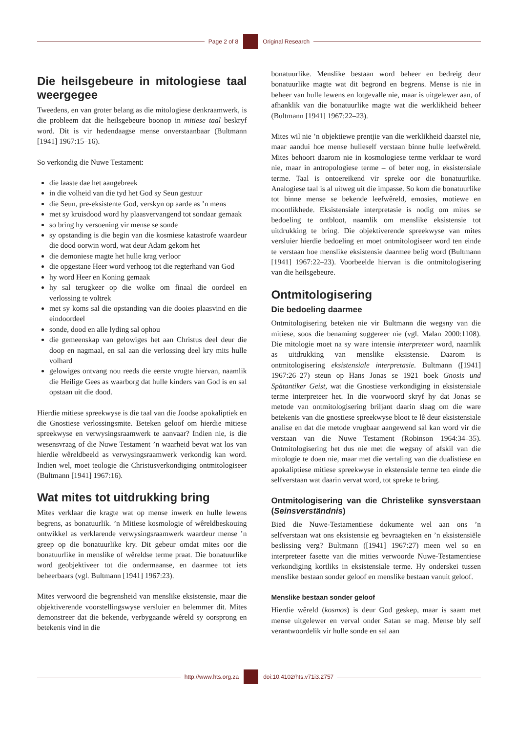Page 2 of 8 Original Research
Die heilsgebeure in mitologiese taal weergegee
Tweedens, en van groter belang as die mitologiese denkraamwerk, is die probleem dat die heilsgebeure boonop in mitiese taal beskryf word. Dit is vir hedendaagse mense onverstaanbaar (Bultmann [1941] 1967:15–16).
So verkondig die Nuwe Testament:
die laaste dae het aangebreek
in die volheid van die tyd het God sy Seun gestuur
die Seun, pre-eksistente God, verskyn op aarde as ’n mens
met sy kruisdood word hy plaasvervangend tot sondaar gemaak
so bring hy versoening vir mense se sonde
sy opstanding is die begin van die kosmiese katastrofe waardeur die dood oorwin word, wat deur Adam gekom het
die demoniese magte het hulle krag verloor
die opgestane Heer word verhoog tot die regterhand van God
hy word Heer en Koning gemaak
hy sal terugkeer op die wolke om finaal die oordeel en verlossing te voltrek
met sy koms sal die opstanding van die dooies plaasvind en die eindoordeel
sonde, dood en alle lyding sal ophou
die gemeenskap van gelowiges het aan Christus deel deur die doop en nagmaal, en sal aan die verlossing deel kry mits hulle volhard
gelowiges ontvang nou reeds die eerste vrugte hiervan, naamlik die Heilige Gees as waarborg dat hulle kinders van God is en sal opstaan uit die dood.
Hierdie mitiese spreekwyse is die taal van die Joodse apokaliptiek en die Gnostiese verlossingsmite. Beteken geloof om hierdie mitiese spreekwyse en verwysingsraamwerk te aanvaar? Indien nie, is die wesensvraag of die Nuwe Testament ’n waarheid bevat wat los van hierdie wêreldbeeld as verwysingsraamwerk verkondig kan word. Indien wel, moet teologie die Christusverkondiging ontmitologiseer (Bultmann [1941] 1967:16).
Wat mites tot uitdrukking bring
Mites verklaar die kragte wat op mense inwerk en hulle lewens begrens, as bonatuurlik. ’n Mitiese kosmologie of wêreldbeskouing ontwikkel as verklarende verwysingsraamwerk waardeur mense ’n greep op die bonatuurlike kry. Dit gebeur omdat mites oor die bonatuurlike in menslike of wêreldse terme praat. Die bonatuurlike word geobjektiveer tot die ondermaanse, en daarmee tot iets beheerbaars (vgl. Bultmann [1941] 1967:23).
Mites verwoord die begrensheid van menslike eksistensie, maar die objektiverende voorstellingswyse versluier en belemmer dit. Mites demonstreer dat die bekende, verbygaande wêreld sy oorsprong en betekenis vind in die
bonatuurlike. Menslike bestaan word beheer en bedreig deur bonatuurlike magte wat dit begrond en begrens. Mense is nie in beheer van hulle lewens en lotgevalle nie, maar is uitgelewer aan, of afhanklik van die bonatuurlike magte wat die werklikheid beheer (Bultmann [1941] 1967:22–23).
Mites wil nie ’n objektiewe prentjie van die werklikheid daarstel nie, maar aandui hoe mense hulleself verstaan binne hulle leefwêreld. Mites behoort daarom nie in kosmologiese terme verklaar te word nie, maar in antropologiese terme – of beter nog, in eksistensiale terme. Taal is ontoereikend vir spreke oor die bonatuurlike. Analogiese taal is al uitweg uit die impasse. So kom die bonatuurlike tot binne mense se bekende leefwêreld, emosies, motiewe en moontlikhede. Eksistensiale interpretasie is nodig om mites se bedoeling te ontbloot, naamlik om menslike eksistensie tot uitdrukking te bring. Die objektiverende spreekwyse van mites versluier hierdie bedoeling en moet ontmitologiseer word ten einde te verstaan hoe menslike eksistensie daarmee belig word (Bultmann [1941] 1967:22–23). Voorbeelde hiervan is die ontmitologisering van die heilsgebeure.
Ontmitologisering
Die bedoeling daarmee
Ontmitologisering beteken nie vir Bultmann die wegsny van die mitiese, soos die benaming suggereer nie (vgl. Malan 2000:1108). Die mitologie moet na sy ware intensie interpreteer word, naamlik as uitdrukking van menslike eksistensie. Daarom is ontmitologisering eksistensiale interpretasie. Bultmann ([1941] 1967:26–27) steun op Hans Jonas se 1921 boek Gnosis und Spätantiker Geist, wat die Gnostiese verkondiging in eksistensiale terme interpreteer het. In die voorwoord skryf hy dat Jonas se metode van ontmitologisering briljant daarin slaag om die ware betekenis van die gnostiese spreekwyse bloot te lê deur eksistensiale analise en dat die metode vrugbaar aangewend sal kan word vir die verstaan van die Nuwe Testament (Robinson 1964:34–35). Ontmitologisering het dus nie met die wegsny of afskil van die mitologie te doen nie, maar met die vertaling van die dualistiese en apokaliptiese mitiese spreekwyse in ekstensiale terme ten einde die selfverstaan wat daarin vervat word, tot spreke te bring.
Ontmitologisering van die Christelike synsverstaan (Seinsverständnis)
Bied die Nuwe-Testamentiese dokumente wel aan ons ’n selfverstaan wat ons eksistensie eg bevraagteken en ’n eksistensiële beslissing verg? Bultmann ([1941] 1967:27) meen wel so en interpreteer fasette van die mities verwoorde Nuwe-Testamentiese verkondiging kortliks in eksistensiale terme. Hy onderskei tussen menslike bestaan sonder geloof en menslike bestaan vanuit geloof.
Menslike bestaan sonder geloof
Hierdie wêreld (kosmos) is deur God geskep, maar is saam met mense uitgelewer en verval onder Satan se mag. Mense bly self verantwoordelik vir hulle sonde en sal aan
http://www.hts.org.za doi:10.4102/hts.v71i3.2757